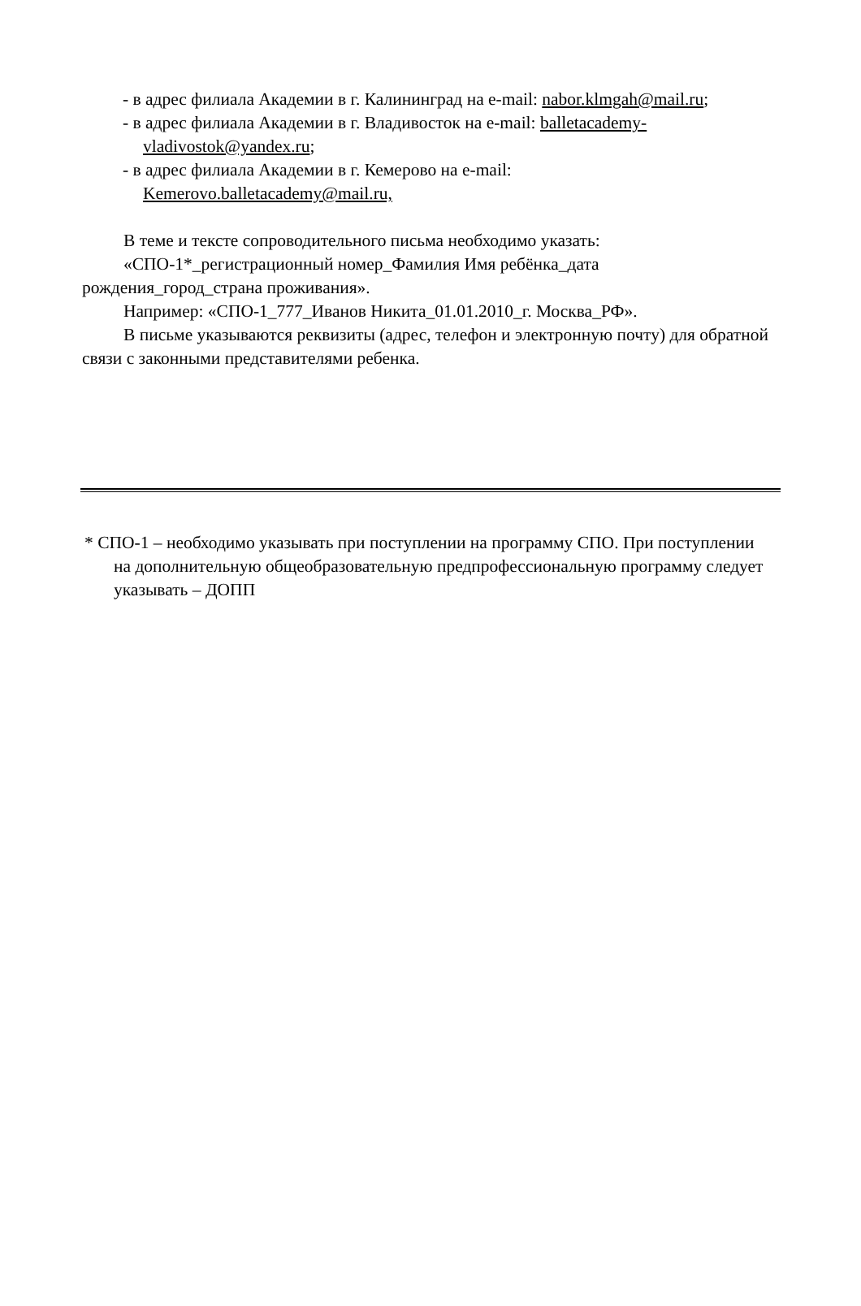- в адрес филиала Академии в г. Калининград на e-mail: nabor.klmgah@mail.ru;
- в адрес филиала Академии в г. Владивосток на e-mail: balletacademy-vladivostok@yandex.ru;
- в адрес филиала Академии в г. Кемерово на e-mail: Kemerovo.balletacademy@mail.ru,
В теме и тексте сопроводительного письма необходимо указать:
«СПО-1*_регистрационный номер_Фамилия Имя ребёнка_дата рождения_город_страна проживания».
Например: «СПО-1_777_Иванов Никита_01.01.2010_г. Москва_РФ».
В письме указываются реквизиты (адрес, телефон и электронную почту) для обратной связи с законными представителями ребенка.
* СПО-1 – необходимо указывать при поступлении на программу СПО. При поступлении на дополнительную общеобразовательную предпрофессиональную программу следует указывать – ДОПП